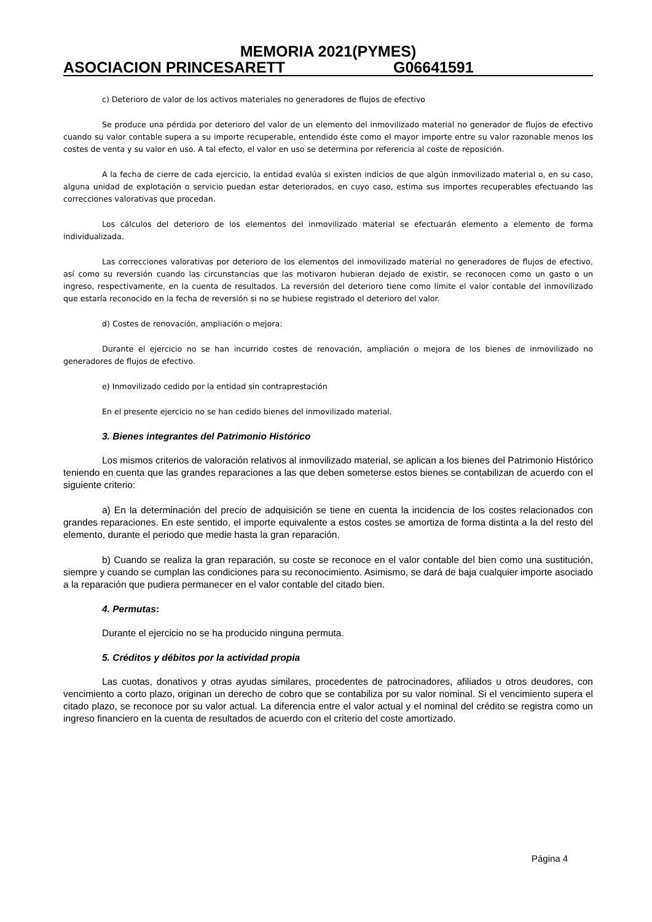MEMORIA 2021(PYMES)
ASOCIACION PRINCESARETT G06641591
c) Deterioro de valor de los activos materiales no generadores de flujos de efectivo
Se produce una pérdida por deterioro del valor de un elemento del inmovilizado material no generador de flujos de efectivo cuando su valor contable supera a su importe recuperable, entendido éste como el mayor importe entre su valor razonable menos los costes de venta y su valor en uso. A tal efecto, el valor en uso se determina por referencia al coste de reposición.
A la fecha de cierre de cada ejercicio, la entidad evalúa si existen indicios de que algún inmovilizado material o, en su caso, alguna unidad de explotación o servicio puedan estar deteriorados, en cuyo caso, estima sus importes recuperables efectuando las correcciones valorativas que procedan.
Los cálculos del deterioro de los elementos del inmovilizado material se efectuarán elemento a elemento de forma individualizada.
Las correcciones valorativas por deterioro de los elementos del inmovilizado material no generadores de flujos de efectivo, así como su reversión cuando las circunstancias que las motivaron hubieran dejado de existir, se reconocen como un gasto o un ingreso, respectivamente, en la cuenta de resultados. La reversión del deterioro tiene como límite el valor contable del inmovilizado que estaría reconocido en la fecha de reversión si no se hubiese registrado el deterioro del valor.
d) Costes de renovación, ampliación o mejora:
Durante el ejercicio no se han incurrido costes de renovación, ampliación o mejora de los bienes de inmovilizado no generadores de flujos de efectivo.
e) Inmovilizado cedido por la entidad sin contraprestación
En el presente ejercicio no se han cedido bienes del inmovilizado material.
3. Bienes integrantes del Patrimonio Histórico
Los mismos criterios de valoración relativos al inmovilizado material, se aplican a los bienes del Patrimonio Histórico teniendo en cuenta que las grandes reparaciones a las que deben someterse estos bienes se contabilizan de acuerdo con el siguiente criterio:
a) En la determinación del precio de adquisición se tiene en cuenta la incidencia de los costes relacionados con grandes reparaciones. En este sentido, el importe equivalente a estos costes se amortiza de forma distinta a la del resto del elemento, durante el periodo que medie hasta la gran reparación.
b) Cuando se realiza la gran reparación, su coste se reconoce en el valor contable del bien como una sustitución, siempre y cuando se cumplan las condiciones para su reconocimiento. Asimismo, se dará de baja cualquier importe asociado a la reparación que pudiera permanecer en el valor contable del citado bien.
4. Permutas:
Durante el ejercicio no se ha producido ninguna permuta.
5. Créditos y débitos por la actividad propia
Las cuotas, donativos y otras ayudas similares, procedentes de patrocinadores, afiliados u otros deudores, con vencimiento a corto plazo, originan un derecho de cobro que se contabiliza por su valor nominal. Si el vencimiento supera el citado plazo, se reconoce por su valor actual. La diferencia entre el valor actual y el nominal del crédito se registra como un ingreso financiero en la cuenta de resultados de acuerdo con el criterio del coste amortizado.
Página 4